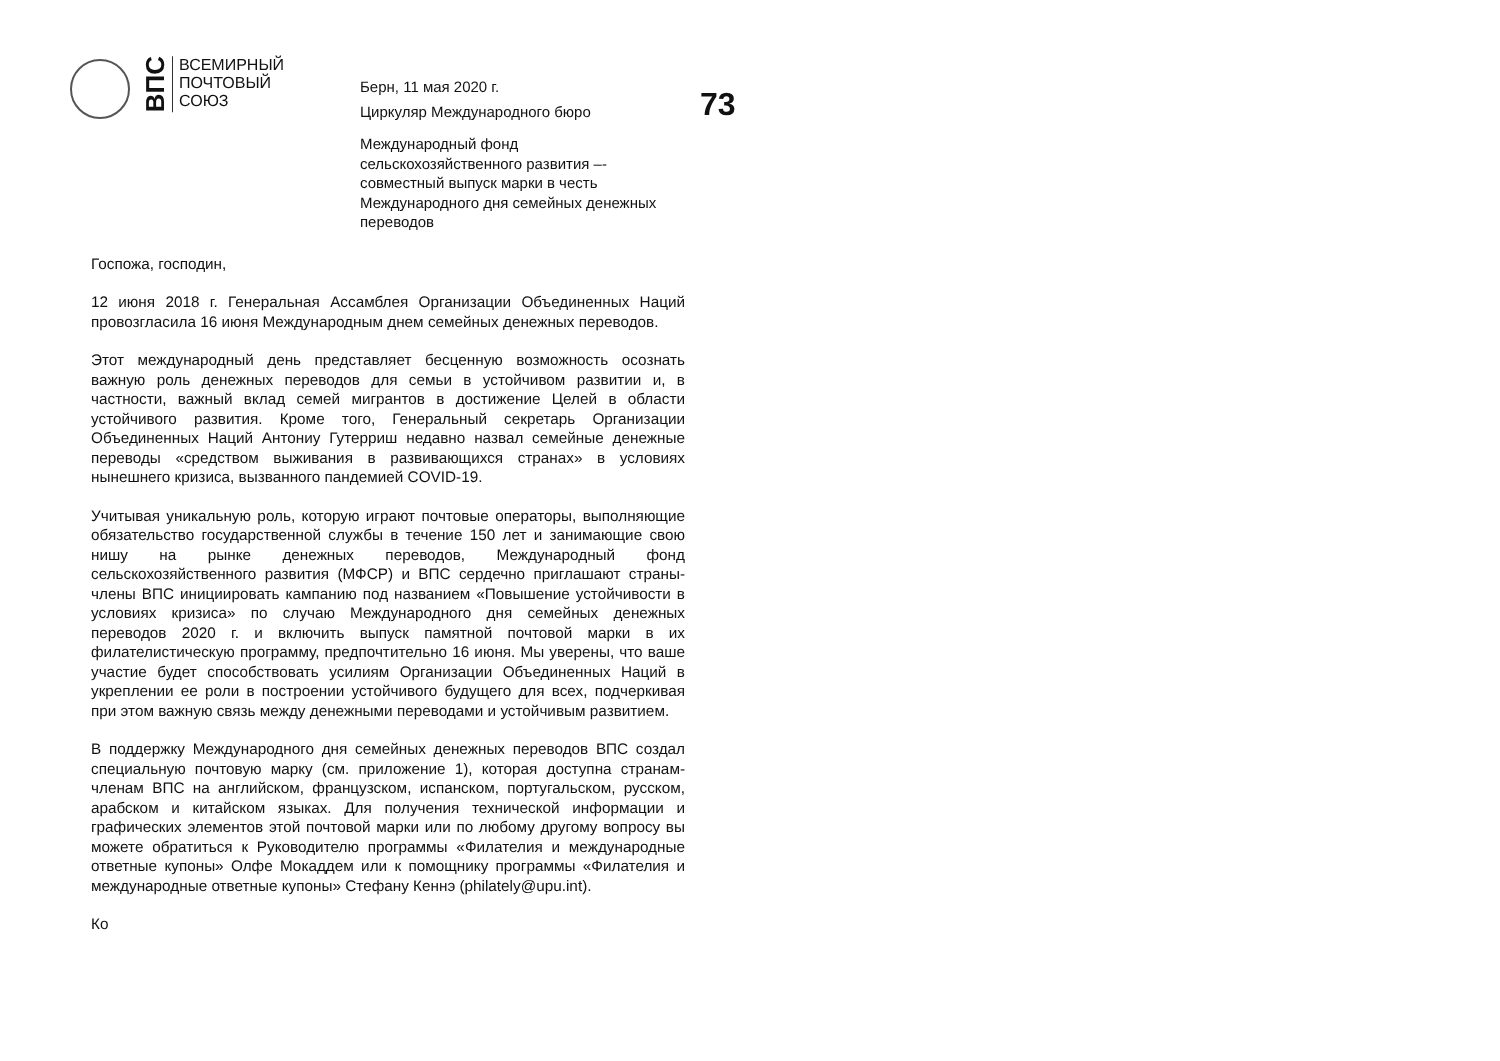ВПС
ВСЕМИРНЫЙ
ПОЧТОВЫЙ
СОЮЗ
Берн, 11 мая 2020 г.
Циркуляр Международного бюро
Международный фонд
сельскохозяйственного развития –-
совместный выпуск марки в честь
Международного дня семейных денежных
переводов
73
Госпожа, господин,
12 июня 2018 г. Генеральная Ассамблея Организации Объединенных Наций провозгласила 16 июня Международным днем семейных денежных переводов.
Этот международный день представляет бесценную возможность осознать важную роль денежных переводов для семьи в устойчивом развитии и, в частности, важный вклад семей мигрантов в достижение Целей в области устойчивого развития. Кроме того, Генеральный секретарь Организации Объединенных Наций Антониу Гутерриш недавно назвал семейные денежные переводы «средством выживания в развивающихся странах» в условиях нынешнего кризиса, вызванного пандемией COVID-19.
Учитывая уникальную роль, которую играют почтовые операторы, выполняющие обязательство государственной службы в течение 150 лет и занимающие свою нишу на рынке денежных переводов, Международный фонд сельскохозяйственного развития (МФСР) и ВПС сердечно приглашают страны-члены ВПС инициировать кампанию под названием «Повышение устойчивости в условиях кризиса» по случаю Международного дня семейных денежных переводов 2020 г. и включить выпуск памятной почтовой марки в их филателистическую программу, предпочтительно 16 июня. Мы уверены, что ваше участие будет способствовать усилиям Организации Объединенных Наций в укреплении ее роли в построении устойчивого будущего для всех, подчеркивая при этом важную связь между денежными переводами и устойчивым развитием.
В поддержку Международного дня семейных денежных переводов ВПС создал специальную почтовую марку (см. приложение 1), которая доступна странам-членам ВПС на английском, французском, испанском, португальском, русском, арабском и китайском языках. Для получения технической информации и графических элементов этой почтовой марки или по любому другому вопросу вы можете обратиться к Руководителю программы «Филателия и международные ответные купоны» Олфе Мокаддем или к помощнику программы «Филателия и международные ответные купоны» Стефану Кеннэ (philately@upu.int).
Ко